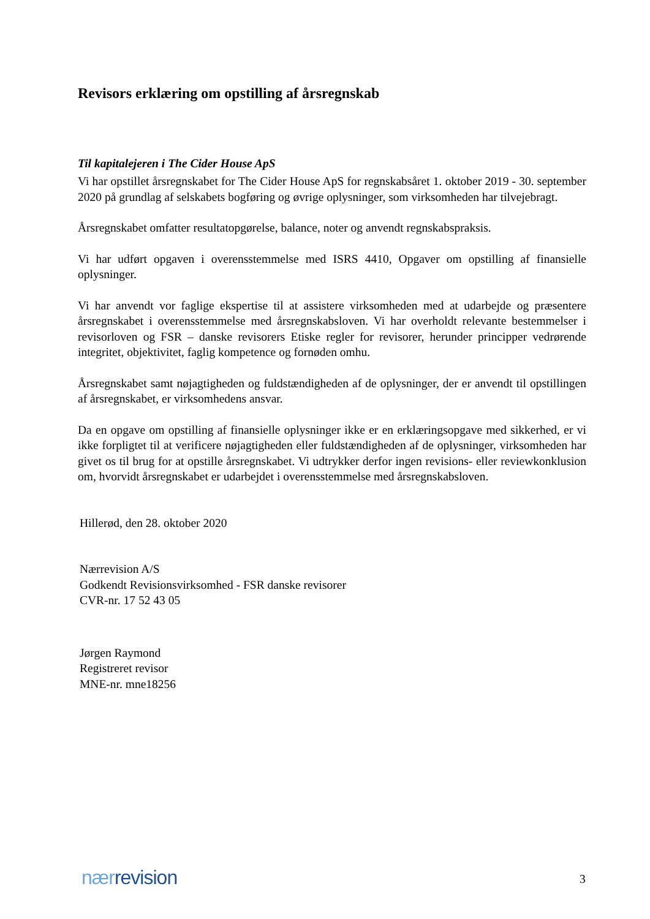Revisors erklæring om opstilling af årsregnskab
Til kapitalejeren i The Cider House ApS
Vi har opstillet årsregnskabet for The Cider House ApS for regnskabsåret 1. oktober 2019 - 30. september 2020 på grundlag af selskabets bogføring og øvrige oplysninger, som virksomheden har tilvejebragt.
Årsregnskabet omfatter resultatopgørelse, balance, noter og anvendt regnskabspraksis.
Vi har udført opgaven i overensstemmelse med ISRS 4410, Opgaver om opstilling af finansielle oplysninger.
Vi har anvendt vor faglige ekspertise til at assistere virksomheden med at udarbejde og præsentere årsregnskabet i overensstemmelse med årsregnskabsloven. Vi har overholdt relevante bestemmelser i revisorloven og FSR – danske revisorers Etiske regler for revisorer, herunder principper vedrørende integritet, objektivitet, faglig kompetence og fornøden omhu.
Årsregnskabet samt nøjagtigheden og fuldstændigheden af de oplysninger, der er anvendt til opstillingen af årsregnskabet, er virksomhedens ansvar.
Da en opgave om opstilling af finansielle oplysninger ikke er en erklæringsopgave med sikkerhed, er vi ikke forpligtet til at verificere nøjagtigheden eller fuldstændigheden af de oplysninger, virksomheden har givet os til brug for at opstille årsregnskabet. Vi udtrykker derfor ingen revisions- eller reviewkonklusion om, hvorvidt årsregnskabet er udarbejdet i overensstemmelse med årsregnskabsloven.
Hillerød, den 28. oktober 2020
Nærrevision A/S
Godkendt Revisionsvirksomhed - FSR danske revisorer
CVR-nr. 17 52 43 05
Jørgen Raymond
Registreret revisor
MNE-nr. mne18256
nær revision 3